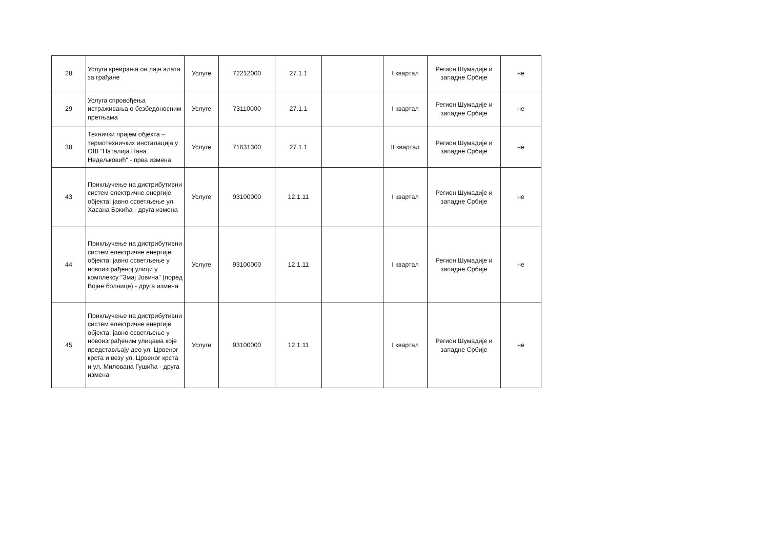| 28 | Услуга креирања он лајн алата за грађане | Услуге | 72212000 | 27.1.1 | | I квартал | Регион Шумадије и западне Србије | не |
| 29 | Услуга спровођења истраживања о безбедоносним претњама | Услуге | 73110000 | 27.1.1 | | I квартал | Регион Шумадије и западне Србије | не |
| 38 | Технички пријем објекта – термотехничких инсталација у ОШ "Наталија Нана Недељковић" - прва измена | Услуге | 71631300 | 27.1.1 | | II квартал | Регион Шумадије и западне Србије | не |
| 43 | Прикључење на дистрибутивни систем електричне енергије објекта: јавно осветљење ул. Хасана Бркића - друга измена | Услуге | 93100000 | 12.1.11 | | I квартал | Регион Шумадије и западне Србије | не |
| 44 | Прикључење на дистрибутивни систем електричне енергије објекта: јавно осветљење у новоизграђеној улици у комплексу "Змај Јовина" (поред Војне болнице) - друга измена | Услуге | 93100000 | 12.1.11 | | I квартал | Регион Шумадије и западне Србије | не |
| 45 | Прикључење на дистрибутивни систем електричне енергије објекта: јавно осветљење у новоизграђеним улицама које представљају део ул. Црвеног крста и везу ул. Црвеног крста и ул. Милована Гушића - друга измена | Услуге | 93100000 | 12.1.11 | | I квартал | Регион Шумадије и западне Србије | не |